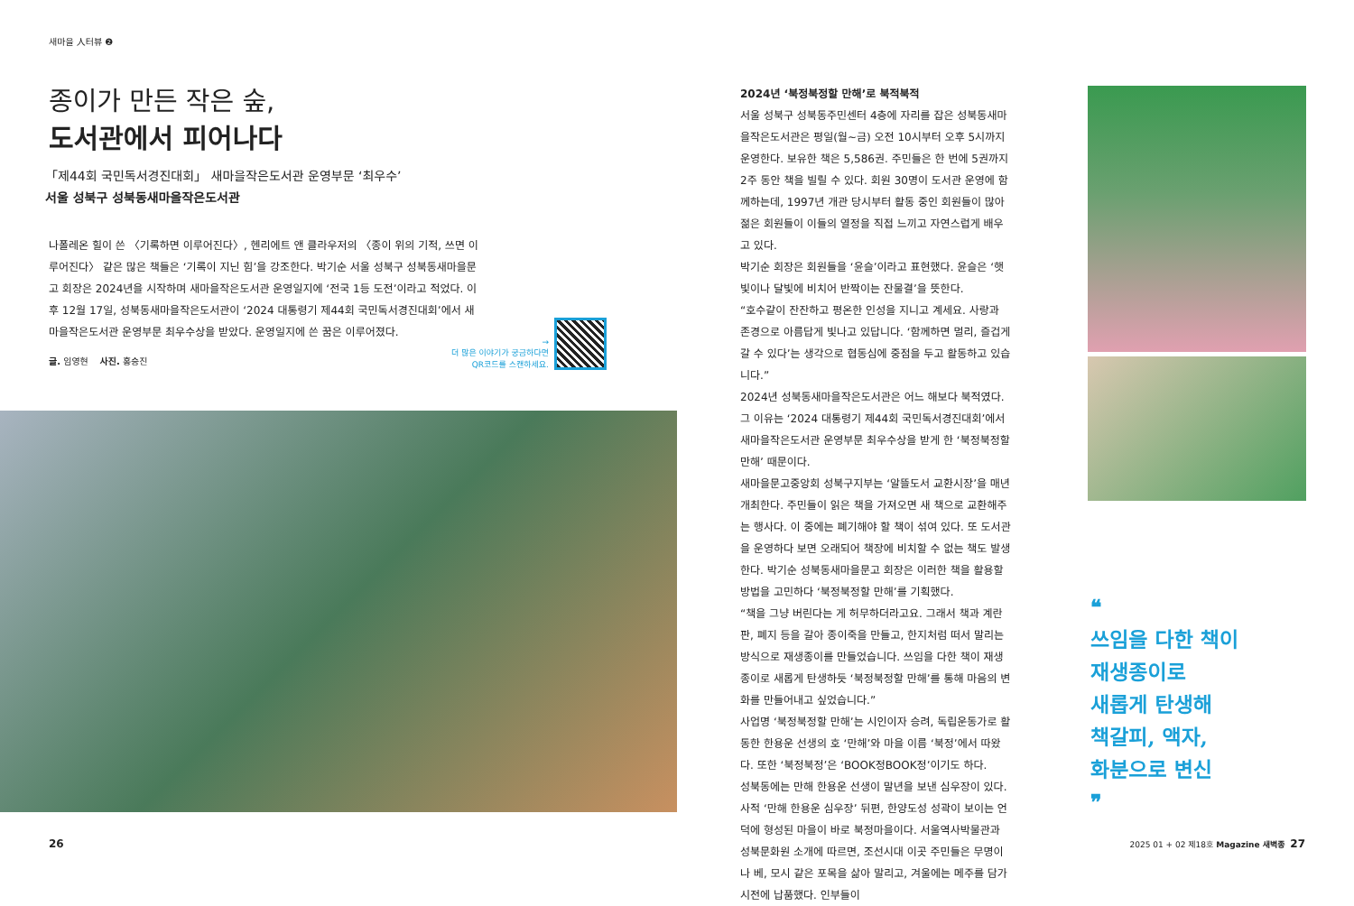새마을 人터뷰 ❷
종이가 만든 작은 숲,
도서관에서 피어나다
「제44회 국민독서경진대회」 새마을작은도서관 운영부문 ‘최우수’
서울 성북구 성북동새마을작은도서관
나폴레온 힐이 쓴 〈기록하면 이루어진다〉, 헨리에트 앤 클라우저의 〈종이 위의 기적, 쓰면 이루어진다〉 같은 많은 책들은 ‘기록이 지닌 힘’을 강조한다. 박기순 서울 성북구 성북동새마을문고 회장은 2024년을 시작하며 새마을작은도서관 운영일지에 ‘전국 1등 도전’이라고 적었다. 이후 12월 17일, 성북동새마을작은도서관이 ‘2024 대통령기 제44회 국민독서경진대회’에서 새마을작은도서관 운영부문 최우수상을 받았다. 운영일지에 쓴 꿈은 이루어졌다.
글. 임영현 사진. 홍승진
→
더 많은 이야기가 궁금하다면
QR코드를 스캔하세요.
26
2024년 ‘북정북정할 만해’로 북적북적
서울 성북구 성북동주민센터 4층에 자리를 잡은 성북동새마을작은도서관은 평일(월~금) 오전 10시부터 오후 5시까지 운영한다. 보유한 책은 5,586권. 주민들은 한 번에 5권까지 2주 동안 책을 빌릴 수 있다. 회원 30명이 도서관 운영에 함께하는데, 1997년 개관 당시부터 활동 중인 회원들이 많아 젊은 회원들이 이들의 열정을 직접 느끼고 자연스럽게 배우고 있다.
박기순 회장은 회원들을 ‘윤슬’이라고 표현했다. 윤슬은 ‘햇빛이나 달빛에 비치어 반짝이는 잔물결’을 뜻한다.
“호수같이 잔잔하고 평온한 인성을 지니고 계세요. 사랑과 존경으로 아름답게 빛나고 있답니다. ‘함께하면 멀리, 즐겁게 갈 수 있다’는 생각으로 협동심에 중점을 두고 활동하고 있습니다.”
2024년 성북동새마을작은도서관은 어느 해보다 북적였다. 그 이유는 ‘2024 대통령기 제44회 국민독서경진대회’에서 새마을작은도서관 운영부문 최우수상을 받게 한 ‘북정북정할 만해’ 때문이다.
새마을문고중앙회 성북구지부는 ‘알뜰도서 교환시장’을 매년 개최한다. 주민들이 읽은 책을 가져오면 새 책으로 교환해주는 행사다. 이 중에는 폐기해야 할 책이 섞여 있다. 또 도서관을 운영하다 보면 오래되어 책장에 비치할 수 없는 책도 발생한다. 박기순 성북동새마을문고 회장은 이러한 책을 활용할 방법을 고민하다 ‘북정북정할 만해’를 기획했다.
“책을 그냥 버린다는 게 허무하더라고요. 그래서 책과 계란판, 폐지 등을 갈아 종이죽을 만들고, 한지처럼 떠서 말리는 방식으로 재생종이를 만들었습니다. 쓰임을 다한 책이 재생종이로 새롭게 탄생하듯 ‘북정북정할 만해’를 통해 마음의 변화를 만들어내고 싶었습니다.”
사업명 ‘북정북정할 만해’는 시인이자 승려, 독립운동가로 활동한 한용운 선생의 호 ‘만해’와 마을 이름 ‘북정’에서 따왔다. 또한 ‘북정북정’은 ‘BOOK정BOOK정’이기도 하다.
성북동에는 만해 한용운 선생이 말년을 보낸 심우장이 있다. 사적 ‘만해 한용운 심우장’ 뒤편, 한양도성 성곽이 보이는 언덕에 형성된 마을이 바로 북정마을이다. 서울역사박물관과 성북문화원 소개에 따르면, 조선시대 이곳 주민들은 무명이나 베, 모시 같은 포목을 삶아 말리고, 겨울에는 메주를 담가 시전에 납품했다. 인부들이
❝
쓰임을 다한 책이
재생종이로
새롭게 탄생해
책갈피, 액자,
화분으로 변신
❞
2025 01 + 02 제18호 Magazine 새벽종 27